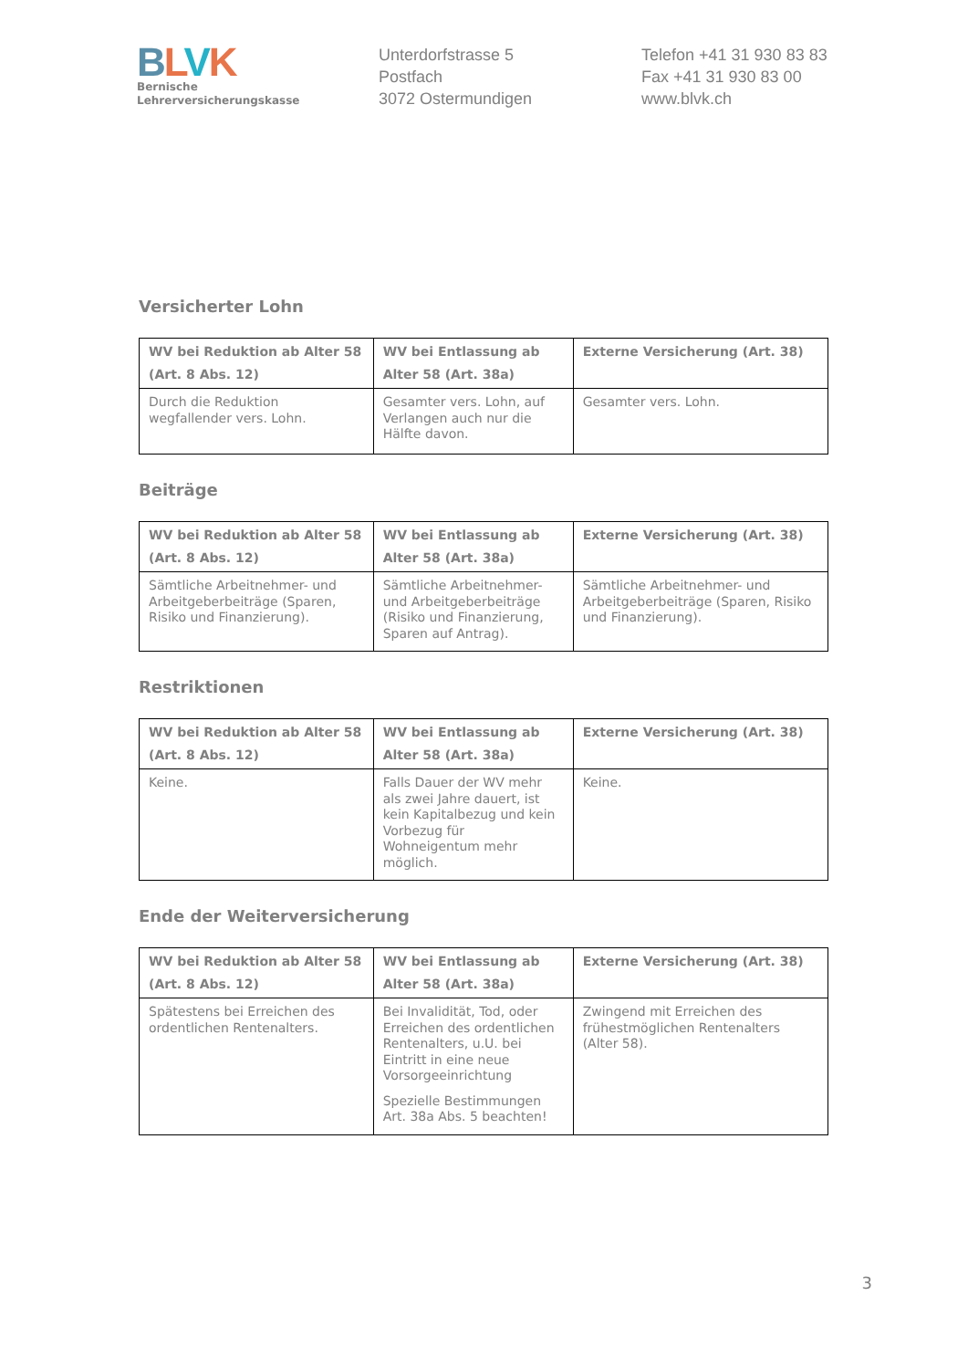BLVK
Bernische
Lehrerversicherungskasse
Unterdorfstrasse 5
Postfach
3072 Ostermundigen
Telefon +41 31 930 83 83
Fax +41 31 930 83 00
www.blvk.ch
Versicherter Lohn
| WV bei Reduktion ab Alter 58 (Art. 8 Abs. 12) | WV bei Entlassung ab Alter 58 (Art. 38a) | Externe Versicherung (Art. 38) |
| --- | --- | --- |
| Durch die Reduktion wegfallender vers. Lohn. | Gesamter vers. Lohn, auf Verlangen auch nur die Hälfte davon. | Gesamter vers. Lohn. |
Beiträge
| WV bei Reduktion ab Alter 58 (Art. 8 Abs. 12) | WV bei Entlassung ab Alter 58 (Art. 38a) | Externe Versicherung (Art. 38) |
| --- | --- | --- |
| Sämtliche Arbeitnehmer- und Arbeitgeberbeiträge (Sparen, Risiko und Finanzierung). | Sämtliche Arbeitnehmer- und Arbeitgeberbeiträge (Risiko und Finanzierung, Sparen auf Antrag). | Sämtliche Arbeitnehmer- und Arbeitgeberbeiträge (Sparen, Risiko und Finanzierung). |
Restriktionen
| WV bei Reduktion ab Alter 58 (Art. 8 Abs. 12) | WV bei Entlassung ab Alter 58 (Art. 38a) | Externe Versicherung (Art. 38) |
| --- | --- | --- |
| Keine. | Falls Dauer der WV mehr als zwei Jahre dauert, ist kein Kapitalbezug und kein Vorbezug für Wohneigentum mehr möglich. | Keine. |
Ende der Weiterversicherung
| WV bei Reduktion ab Alter 58 (Art. 8 Abs. 12) | WV bei Entlassung ab Alter 58 (Art. 38a) | Externe Versicherung (Art. 38) |
| --- | --- | --- |
| Spätestens bei Erreichen des ordentlichen Rentenalters. | Bei Invalidität, Tod, oder Erreichen des ordentlichen Rentenalters, u.U. bei Eintritt in eine neue Vorsorgeeinrichtung Spezielle Bestimmungen Art. 38a Abs. 5 beachten! | Zwingend mit Erreichen des frühestmöglichen Rentenalters (Alter 58). |
3